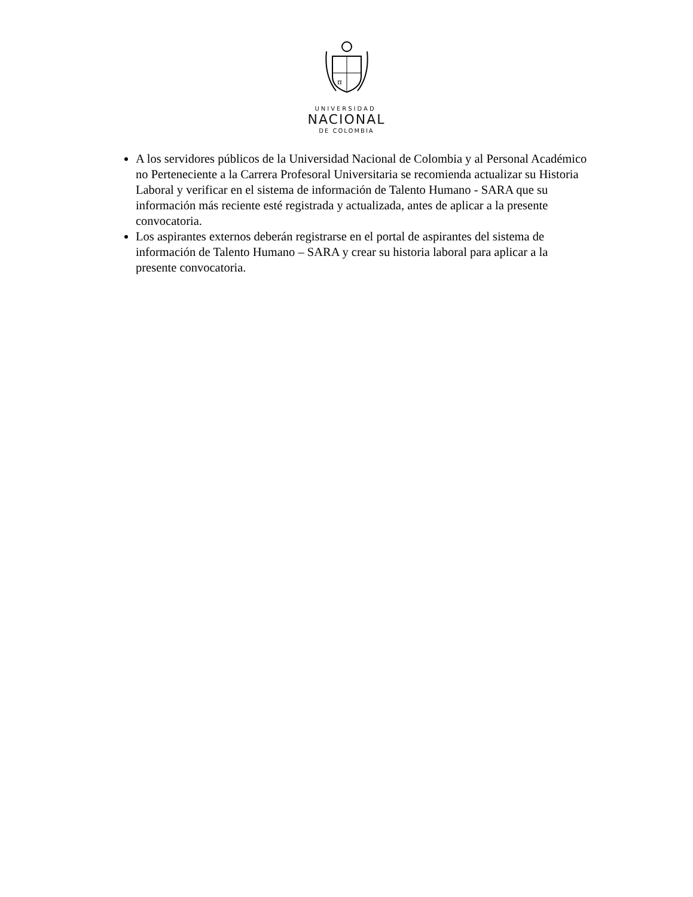π
UNIVERSIDAD
NACIONAL
DE COLOMBIA
A los servidores públicos de la Universidad Nacional de Colombia y al Personal Académico no Perteneciente a la Carrera Profesoral Universitaria se recomienda actualizar su Historia Laboral y verificar en el sistema de información de Talento Humano - SARA que su información más reciente esté registrada y actualizada, antes de aplicar a la presente convocatoria.
Los aspirantes externos deberán registrarse en el portal de aspirantes del sistema de información de Talento Humano – SARA y crear su historia laboral para aplicar a la presente convocatoria.